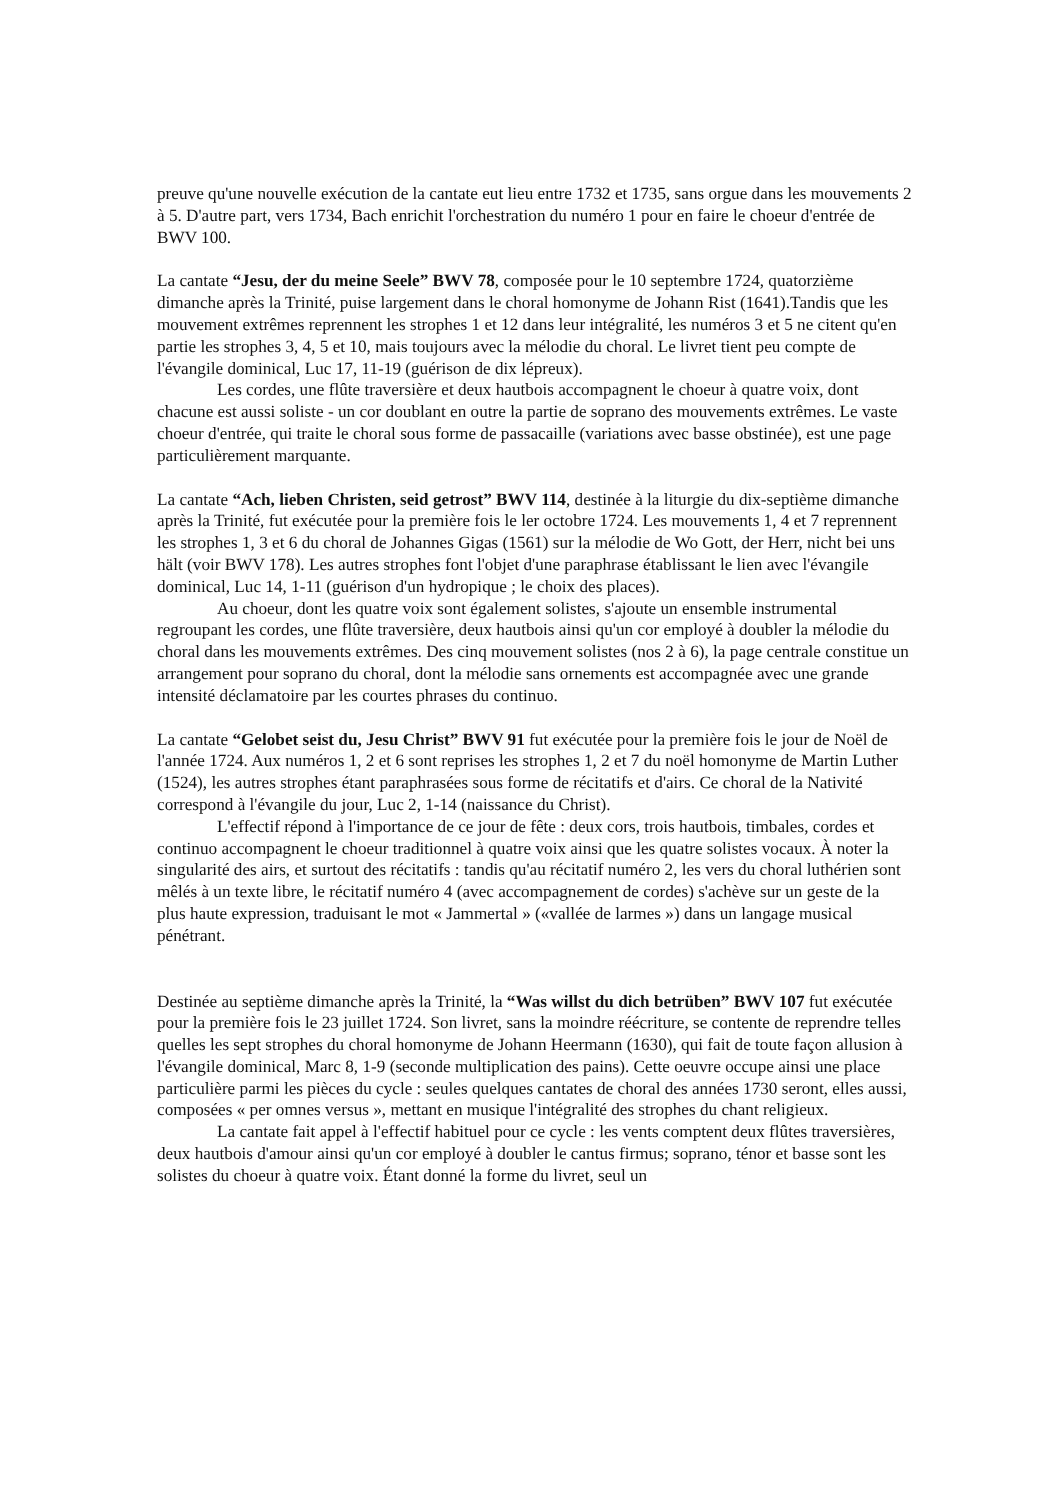preuve qu'une nouvelle exécution de la cantate eut lieu entre 1732 et 1735, sans orgue dans les mouvements 2 à 5. D'autre part, vers 1734, Bach enrichit l'orchestration du numéro 1 pour en faire le choeur d'entrée de BWV 100.
La cantate “Jesu, der du meine Seele” BWV 78, composée pour le 10 septembre 1724, quatorzième dimanche après la Trinité, puise largement dans le choral homonyme de Johann Rist (1641).Tandis que les mouvement extrêmes reprennent les strophes 1 et 12 dans leur intégralité, les numéros 3 et 5 ne citent qu'en partie les strophes 3, 4, 5 et 10, mais toujours avec la mélodie du choral. Le livret tient peu compte de l'évangile dominical, Luc 17, 11-19 (guérison de dix lépreux).
Les cordes, une flûte traversière et deux hautbois accompagnent le choeur à quatre voix, dont chacune est aussi soliste - un cor doublant en outre la partie de soprano des mouvements extrêmes. Le vaste choeur d'entrée, qui traite le choral sous forme de passacaille (variations avec basse obstinée), est une page particulièrement marquante.
La cantate “Ach, lieben Christen, seid getrost” BWV 114, destinée à la liturgie du dix-septième dimanche après la Trinité, fut exécutée pour la première fois le ler octobre 1724. Les mouvements 1, 4 et 7 reprennent les strophes 1, 3 et 6 du choral de Johannes Gigas (1561) sur la mélodie de Wo Gott, der Herr, nicht bei uns hält (voir BWV 178). Les autres strophes font l'objet d'une paraphrase établissant le lien avec l'évangile dominical, Luc 14, 1-11 (guérison d'un hydropique ; le choix des places).
Au choeur, dont les quatre voix sont également solistes, s'ajoute un ensemble instrumental regroupant les cordes, une flûte traversière, deux hautbois ainsi qu'un cor employé à doubler la mélodie du choral dans les mouvements extrêmes. Des cinq mouvement solistes (nos 2 à 6), la page centrale constitue un arrangement pour soprano du choral, dont la mélodie sans ornements est accompagnée avec une grande intensité déclamatoire par les courtes phrases du continuo.
La cantate “Gelobet seist du, Jesu Christ” BWV 91 fut exécutée pour la première fois le jour de Noël de l'année 1724. Aux numéros 1, 2 et 6 sont reprises les strophes 1, 2 et 7 du noël homonyme de Martin Luther (1524), les autres strophes étant paraphrasées sous forme de récitatifs et d'airs. Ce choral de la Nativité correspond à l'évangile du jour, Luc 2, 1-14 (naissance du Christ).
L'effectif répond à l'importance de ce jour de fête : deux cors, trois hautbois, timbales, cordes et continuo accompagnent le choeur traditionnel à quatre voix ainsi que les quatre solistes vocaux. À noter la singularité des airs, et surtout des récitatifs : tandis qu'au récitatif numéro 2, les vers du choral luthérien sont mêlés à un texte libre, le récitatif numéro 4 (avec accompagnement de cordes) s'achève sur un geste de la plus haute expression, traduisant le mot « Jammertal » («vallée de larmes ») dans un langage musical pénétrant.
Destinée au septième dimanche après la Trinité, la “Was willst du dich betrüben” BWV 107 fut exécutée pour la première fois le 23 juillet 1724. Son livret, sans la moindre réécriture, se contente de reprendre telles quelles les sept strophes du choral homonyme de Johann Heermann (1630), qui fait de toute façon allusion à l'évangile dominical, Marc 8, 1-9 (seconde multiplication des pains). Cette oeuvre occupe ainsi une place particulière parmi les pièces du cycle : seules quelques cantates de choral des années 1730 seront, elles aussi, composées « per omnes versus », mettant en musique l'intégralité des strophes du chant religieux.
La cantate fait appel à l'effectif habituel pour ce cycle : les vents comptent deux flûtes traversières, deux hautbois d'amour ainsi qu'un cor employé à doubler le cantus firmus; soprano, ténor et basse sont les solistes du choeur à quatre voix. Étant donné la forme du livret, seul un